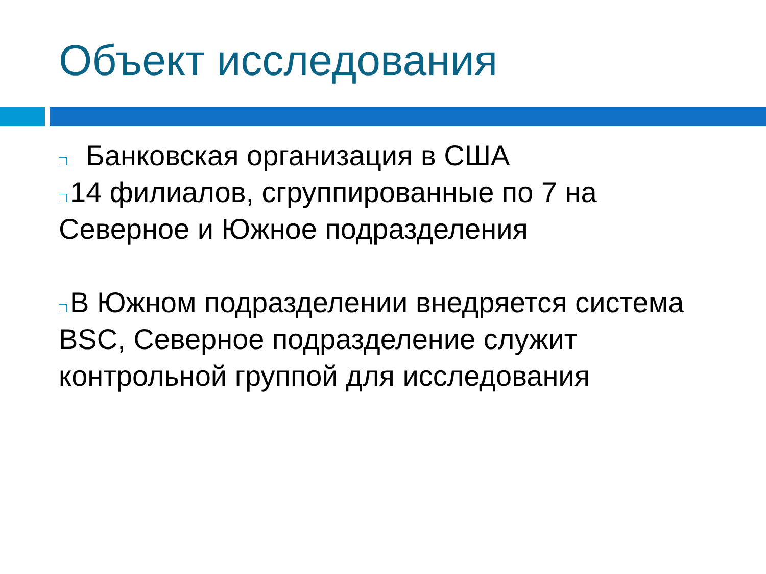Объект исследования
Банковская организация в США
14 филиалов, сгруппированные по 7 на Северное и Южное подразделения
В Южном подразделении внедряется система BSC, Северное подразделение служит контрольной группой для исследования